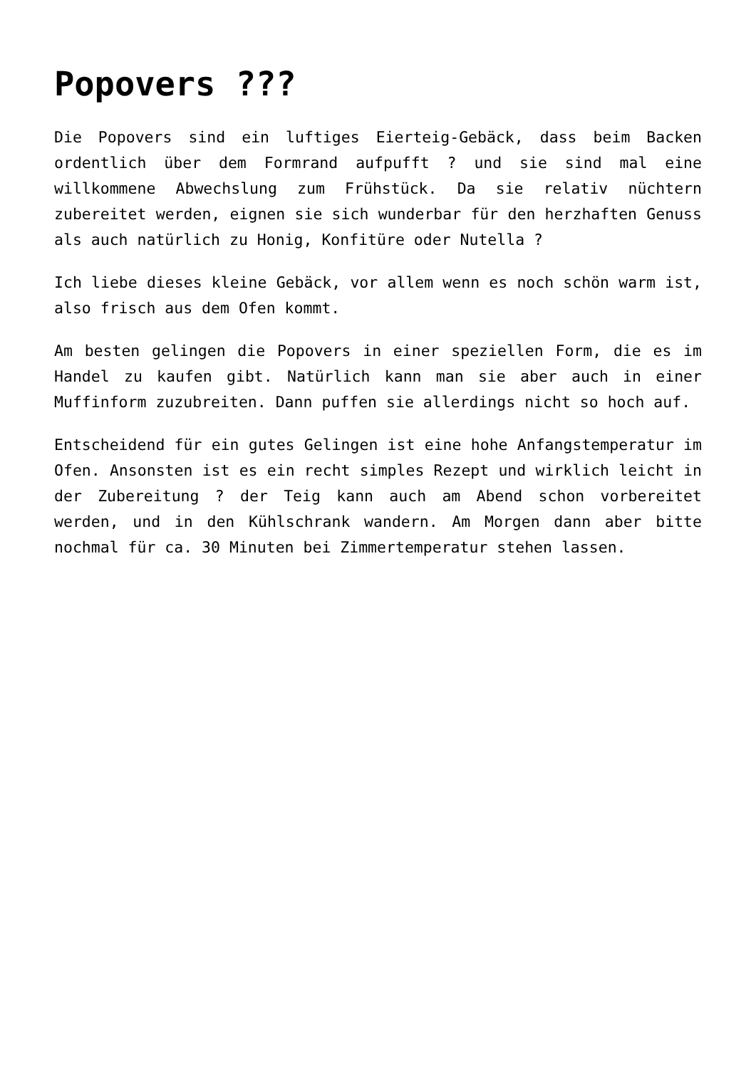Popovers ???
Die Popovers sind ein luftiges Eierteig-Gebäck, dass beim Backen ordentlich über dem Formrand aufpufft ? und sie sind mal eine willkommene Abwechslung zum Frühstück. Da sie relativ nüchtern zubereitet werden, eignen sie sich wunderbar für den herzhaften Genuss als auch natürlich zu Honig, Konfitüre oder Nutella ?
Ich liebe dieses kleine Gebäck, vor allem wenn es noch schön warm ist, also frisch aus dem Ofen kommt.
Am besten gelingen die Popovers in einer speziellen Form, die es im Handel zu kaufen gibt. Natürlich kann man sie aber auch in einer Muffinform zuzubreiten. Dann puffen sie allerdings nicht so hoch auf.
Entscheidend für ein gutes Gelingen ist eine hohe Anfangstemperatur im Ofen. Ansonsten ist es ein recht simples Rezept und wirklich leicht in der Zubereitung ? der Teig kann auch am Abend schon vorbereitet werden, und in den Kühlschrank wandern. Am Morgen dann aber bitte nochmal für ca. 30 Minuten bei Zimmertemperatur stehen lassen.